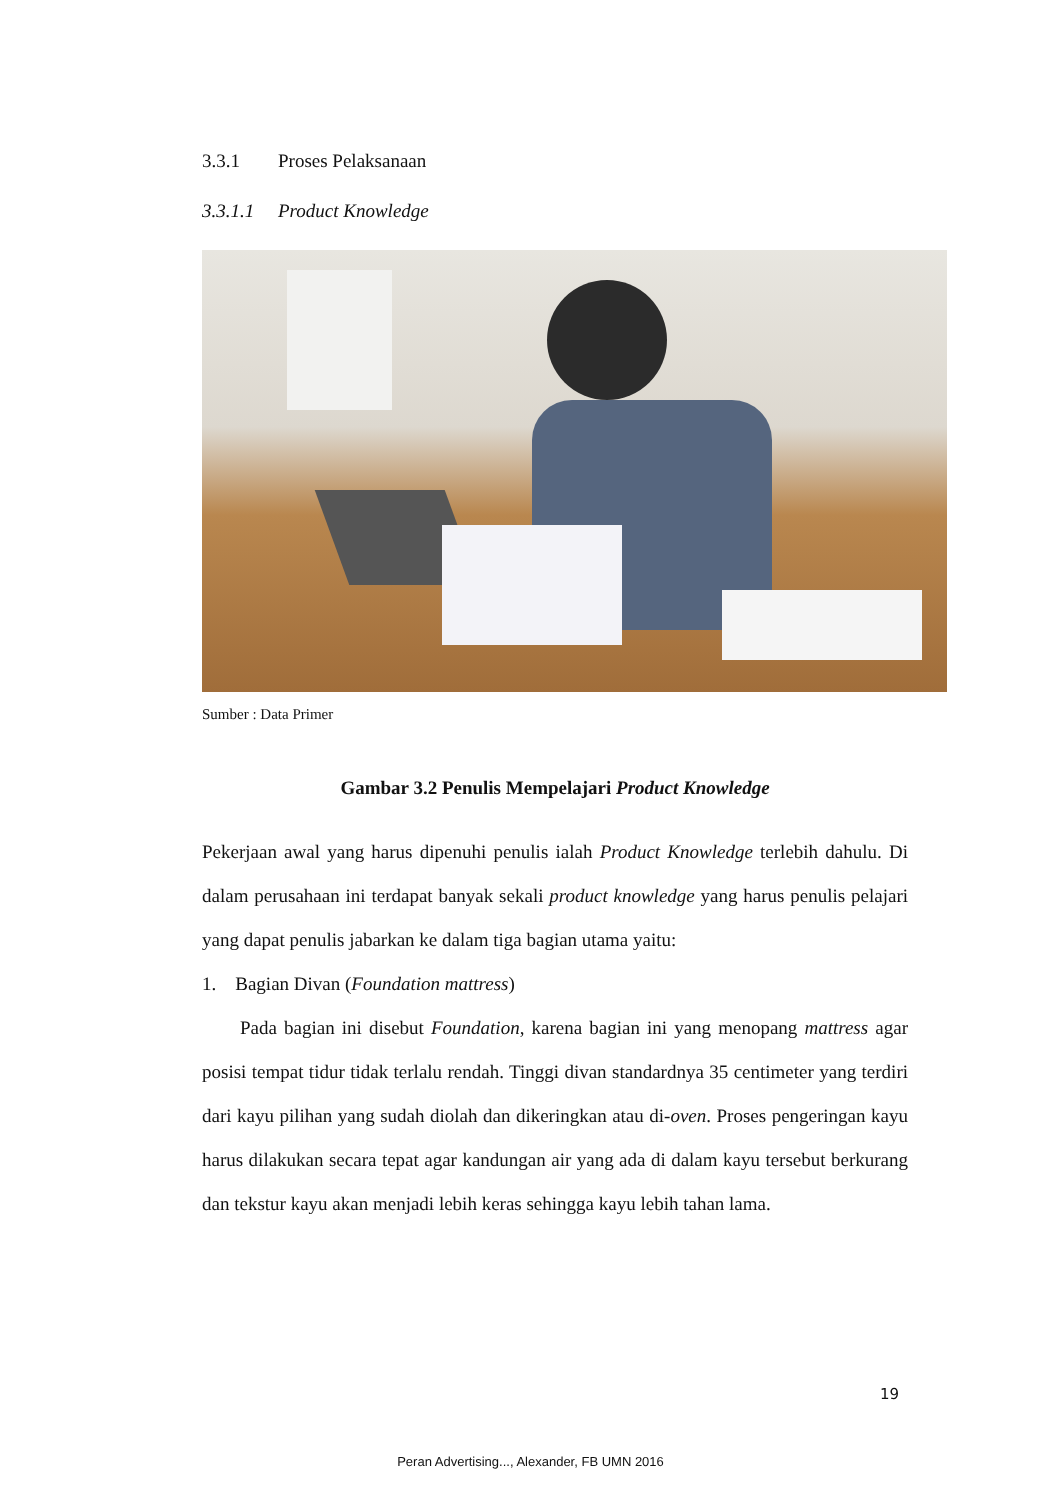3.3.1 Proses Pelaksanaan
3.3.1.1 Product Knowledge
Sumber : Data Primer
Gambar 3.2 Penulis Mempelajari Product Knowledge
Pekerjaan awal yang harus dipenuhi penulis ialah Product Knowledge terlebih dahulu. Di dalam perusahaan ini terdapat banyak sekali product knowledge yang harus penulis pelajari yang dapat penulis jabarkan ke dalam tiga bagian utama yaitu:
1. Bagian Divan (Foundation mattress)
Pada bagian ini disebut Foundation, karena bagian ini yang menopang mattress agar posisi tempat tidur tidak terlalu rendah. Tinggi divan standardnya 35 centimeter yang terdiri dari kayu pilihan yang sudah diolah dan dikeringkan atau di-oven. Proses pengeringan kayu harus dilakukan secara tepat agar kandungan air yang ada di dalam kayu tersebut berkurang dan tekstur kayu akan menjadi lebih keras sehingga kayu lebih tahan lama.
19
Peran Advertising..., Alexander, FB UMN 2016